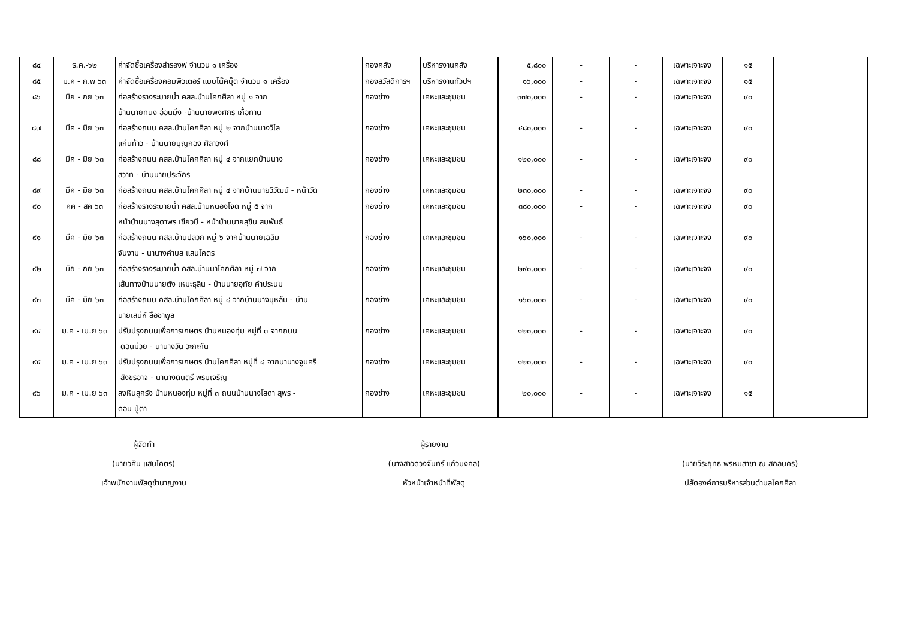| ๘๔ | ธ.ค.-๖๒ | ค่าจัดซื้อเครื่องสำรองฟ จำนวน ๑ เครื่อง | กองคลัง | บริหารงานคลัง | ๕,๘๐๐ | - | - | เฉพาะเจาะจง | ๑๕ | |
| ๘๕ | ม.ค - ก.พ ๖๓ | ค่าจัดซื้อเครื่องคอมพิวเตอร์ แบบโน๊คบุ๊ต จำนวน ๑ เครื่อง | กองสวัสดิการฯ | บริหารงานทั่วปฯ | ๑๖,๐๐๐ | - | - | เฉพาะเจาะจง | ๑๕ | |
| ๘๖ | มิย - กย ๖๓ | ก่อสร้างรางระบายน้ำ คสล.บ้านโคกศิลา หมู่ ๑ จาก บ้านนายทนง อ่อนมิ่ง -บ้านนายพงศกร เกื้อทาน | กองช่าง | เคหะและชุมชน | ๓๗๐,๐๐๐ | - | - | เฉพาะเจาะจง | ๙๐ | |
| ๘๗ | มีค - มิย ๖๓ | ก่อสร้างถนน คสล.บ้านโคกศิลา หมู่ ๒ จากบ้านนางวิไล แก่นท้าว - บ้านนายบุญกอง ศิลาวงศ์ | กองช่าง | เคหะและชุมชน | ๔๘๐,๐๐๐ | - | - | เฉพาะเจาะจง | ๙๐ | |
| ๘๘ | มีค - มิย ๖๓ | ก่อสร้างถนน คสล.บ้านโคกศิลา หมู่ ๔ จากแยกบ้านนาง สวาท - บ้านนายประจักร | กองช่าง | เคหะและชุมชน | ๑๒๐,๐๐๐ | - | - | เฉพาะเจาะจง | ๙๐ | |
| ๘๙ | มีค - มิย ๖๓ | ก่อสร้างถนน คสล.บ้านโคกศิลา หมู่ ๔ จากบ้านนายวิวัฒน์ - หน้าวัด | กองช่าง | เคหะและชุมชน | ๒๓๐,๐๐๐ | - | - | เฉพาะเจาะจง | ๙๐ | |
| ๙๐ | คค - สค ๖๓ | ก่อสร้างรางระบายน้ำ คสล.บ้านหนองโจด หมู่ ๕ จาก หน้าบ้านนางสุดาพร เขียวมี - หน้าบ้านนายสุชิน สมพันธ์ | กองช่าง | เคหะและชุมชน | ๓๘๐,๐๐๐ | - | - | เฉพาะเจาะจง | ๙๐ | |
| ๙๑ | มีค - มิย ๖๓ | ก่อสร้างถนน คสล.บ้านปลวก หมู่ ๖ จากบ้านนายเฉลิม จันงาม - นานางคำบล แสนโคตร | กองช่าง | เคหะและชุมชน | ๑๖๐,๐๐๐ | - | - | เฉพาะเจาะจง | ๙๐ | |
| ๙๒ | มิย - กย ๖๓ | ก่อสร้างรางระบายน้ำ คสล.บ้านนาโคกศิลา หมู่ ๗ จาก เส้นทางบ้านนายตัง เหมะธุลิน - บ้านนายอุทัย คำประนม | กองช่าง | เคหะและชุมชน | ๒๙๐,๐๐๐ | - | - | เฉพาะเจาะจง | ๙๐ | |
| ๙๓ | มีค - มิย ๖๓ | ก่อสร้างถนน คสล.บ้านโคกศิลา หมู่ ๘ จากบ้านนางบุหลัน - บ้าน นายเสน่ห์ ลือชาพูล | กองช่าง | เคหะและชุมชน | ๑๖๐,๐๐๐ | - | - | เฉพาะเจาะจง | ๙๐ | |
| ๙๔ | ม.ค - เม.ย ๖๓ | ปรับปรุงถนนเพื่อการเกษตร บ้านหนองทุ่ม หมู่ที่ ๓ จากถนน ดอนม่วย - นานางวัน วะกะกัน | กองช่าง | เคหะและชุมชน | ๑๒๐,๐๐๐ | - | - | เฉพาะเจาะจง | ๙๐ | |
| ๙๕ | ม.ค - เม.ย ๖๓ | ปรับปรุงถนนเพื่อการเกษตร บ้านโคกศิลา หมู่ที่ ๘ จากนานางจูมศรี สิงขรอาจ - นานางดนตรี พรมเจริญ | กองช่าง | เคหะและชุมชน | ๑๒๐,๐๐๐ | - | - | เฉพาะเจาะจง | ๙๐ | |
| ๙๖ | ม.ค - เม.ย ๖๓ | ลงหินลูกรัง บ้านหนองทุ่ม หมู่ที่ ๓ ถนนบ้านนางโสดา สุพร - ดอน ปู่ตา | กองช่าง | เคหะและชุมชน | ๒๐,๐๐๐ | - | - | เฉพาะเจาะจง | ๑๕ | |
ผู้จัดทำ
(นายวศิน แสนโคตร)
เจ้าพนักงานพัสดุชำนาญงาน
ผู้รายงาน
(นางสาวดวงจันทร์ แก้วมงคล)
หัวหน้าเจ้าหน้าที่พัสดุ
(นายวีระยุทธ พรหมสาขา ณ สกลนคร)
ปลัดองค์การบริหารส่วนตำบลโคกศิลา